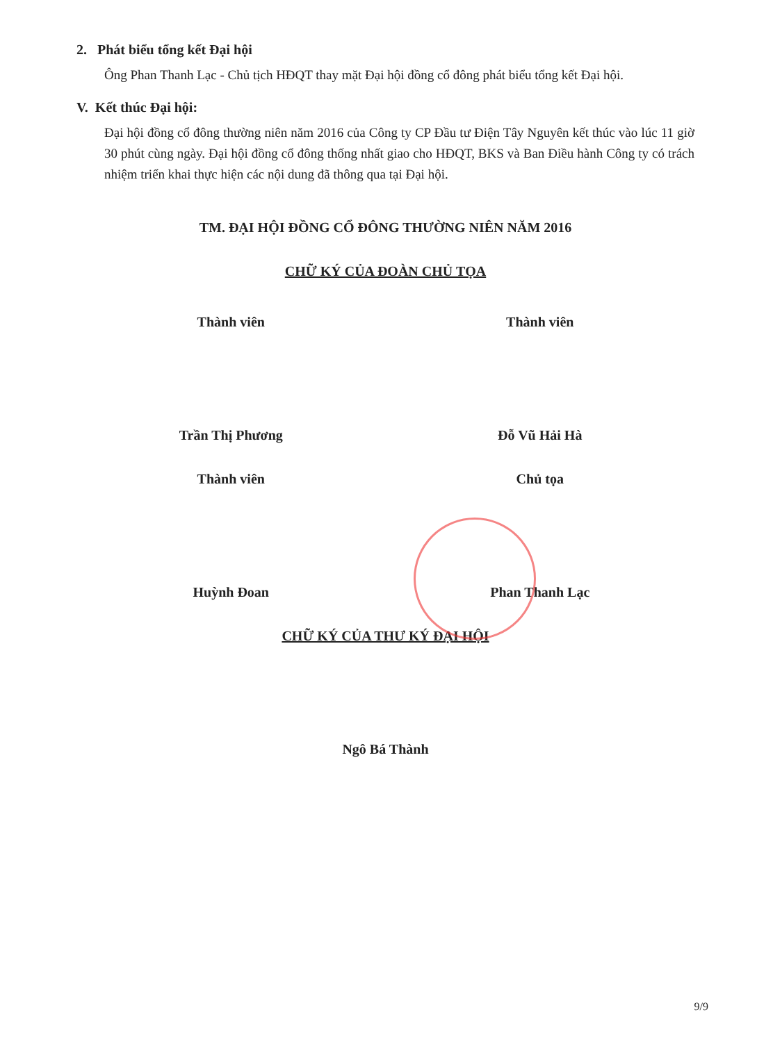2. Phát biểu tổng kết Đại hội
Ông Phan Thanh Lạc - Chủ tịch HĐQT thay mặt Đại hội đồng cổ đông phát biểu tổng kết Đại hội.
V. Kết thúc Đại hội:
Đại hội đồng cổ đông thường niên năm 2016 của Công ty CP Đầu tư Điện Tây Nguyên kết thúc vào lúc 11 giờ 30 phút cùng ngày. Đại hội đồng cổ đông thống nhất giao cho HĐQT, BKS và Ban Điều hành Công ty có trách nhiệm triển khai thực hiện các nội dung đã thông qua tại Đại hội.
TM. ĐẠI HỘI ĐỒNG CỔ ĐÔNG THƯỜNG NIÊN NĂM 2016
CHỮ KÝ CỦA ĐOÀN CHỦ TỌA
Thành viên Thành viên
Trần Thị Phương Đỗ Vũ Hải Hà
Thành viên Chủ tọa
Huỳnh Đoan Phan Thanh Lạc
CHỮ KÝ CỦA THƯ KÝ ĐẠI HỘI
Ngô Bá Thành
9/9